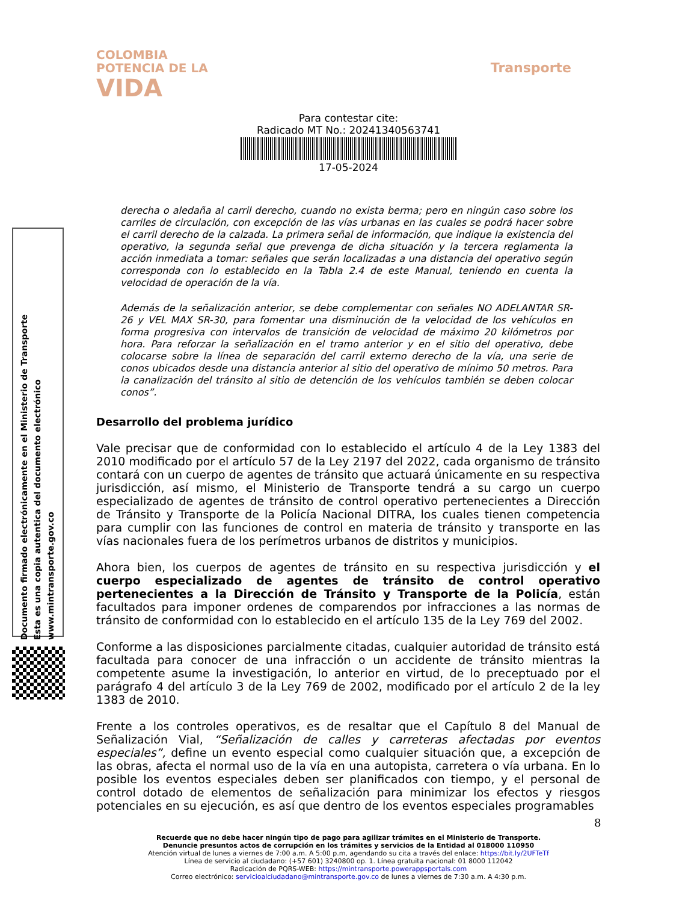COLOMBIA
POTENCIA DE LA
VIDA
Transporte
Para contestar cite:
Radicado MT No.: 20241340563741
17-05-2024
Documento firmado electrónicamente en el Ministerio de Transporte
Esta es una copia autentica del documento electrónico
www.mintransporte.gov.co
derecha o aledaña al carril derecho, cuando no exista berma; pero en ningún caso sobre los carriles de circulación, con excepción de las vías urbanas en las cuales se podrá hacer sobre el carril derecho de la calzada. La primera señal de información, que indique la existencia del operativo, la segunda señal que prevenga de dicha situación y la tercera reglamenta la acción inmediata a tomar: señales que serán localizadas a una distancia del operativo según corresponda con lo establecido en la Tabla 2.4 de este Manual, teniendo en cuenta la velocidad de operación de la vía.
Además de la señalización anterior, se debe complementar con señales NO ADELANTAR SR-26 y VEL MAX SR-30, para fomentar una disminución de la velocidad de los vehículos en forma progresiva con intervalos de transición de velocidad de máximo 20 kilómetros por hora. Para reforzar la señalización en el tramo anterior y en el sitio del operativo, debe colocarse sobre la línea de separación del carril externo derecho de la vía, una serie de conos ubicados desde una distancia anterior al sitio del operativo de mínimo 50 metros. Para la canalización del tránsito al sitio de detención de los vehículos también se deben colocar conos”.
Desarrollo del problema jurídico
Vale precisar que de conformidad con lo establecido el artículo 4 de la Ley 1383 del 2010 modificado por el artículo 57 de la Ley 2197 del 2022, cada organismo de tránsito contará con un cuerpo de agentes de tránsito que actuará únicamente en su respectiva jurisdicción, así mismo, el Ministerio de Transporte tendrá a su cargo un cuerpo especializado de agentes de tránsito de control operativo pertenecientes a Dirección de Tránsito y Transporte de la Policía Nacional DITRA, los cuales tienen competencia para cumplir con las funciones de control en materia de tránsito y transporte en las vías nacionales fuera de los perímetros urbanos de distritos y municipios.
Ahora bien, los cuerpos de agentes de tránsito en su respectiva jurisdicción y el cuerpo especializado de agentes de tránsito de control operativo pertenecientes a la Dirección de Tránsito y Transporte de la Policía, están facultados para imponer ordenes de comparendos por infracciones a las normas de tránsito de conformidad con lo establecido en el artículo 135 de la Ley 769 del 2002.
Conforme a las disposiciones parcialmente citadas, cualquier autoridad de tránsito está facultada para conocer de una infracción o un accidente de tránsito mientras la competente asume la investigación, lo anterior en virtud, de lo preceptuado por el parágrafo 4 del artículo 3 de la Ley 769 de 2002, modificado por el artículo 2 de la ley 1383 de 2010.
Frente a los controles operativos, es de resaltar que el Capítulo 8 del Manual de Señalización Vial, “Señalización de calles y carreteras afectadas por eventos especiales”, define un evento especial como cualquier situación que, a excepción de las obras, afecta el normal uso de la vía en una autopista, carretera o vía urbana. En lo posible los eventos especiales deben ser planificados con tiempo, y el personal de control dotado de elementos de señalización para minimizar los efectos y riesgos potenciales en su ejecución, es así que dentro de los eventos especiales programables
8
Recuerde que no debe hacer ningún tipo de pago para agilizar trámites en el Ministerio de Transporte.
Denuncie presuntos actos de corrupción en los trámites y servicios de la Entidad al 018000 110950
Atención virtual de lunes a viernes de 7:00 a.m. A 5:00 p.m, agendando su cita a través del enlace: https://bit.ly/2UFTeTf
Línea de servicio al ciudadano: (+57 601) 3240800 op. 1. Línea gratuita nacional: 01 8000 112042
Radicación de PQRS-WEB: https://mintransporte.powerappsportals.com
Correo electrónico: servicioalciudadano@mintransporte.gov.co de lunes a viernes de 7:30 a.m. A 4:30 p.m.